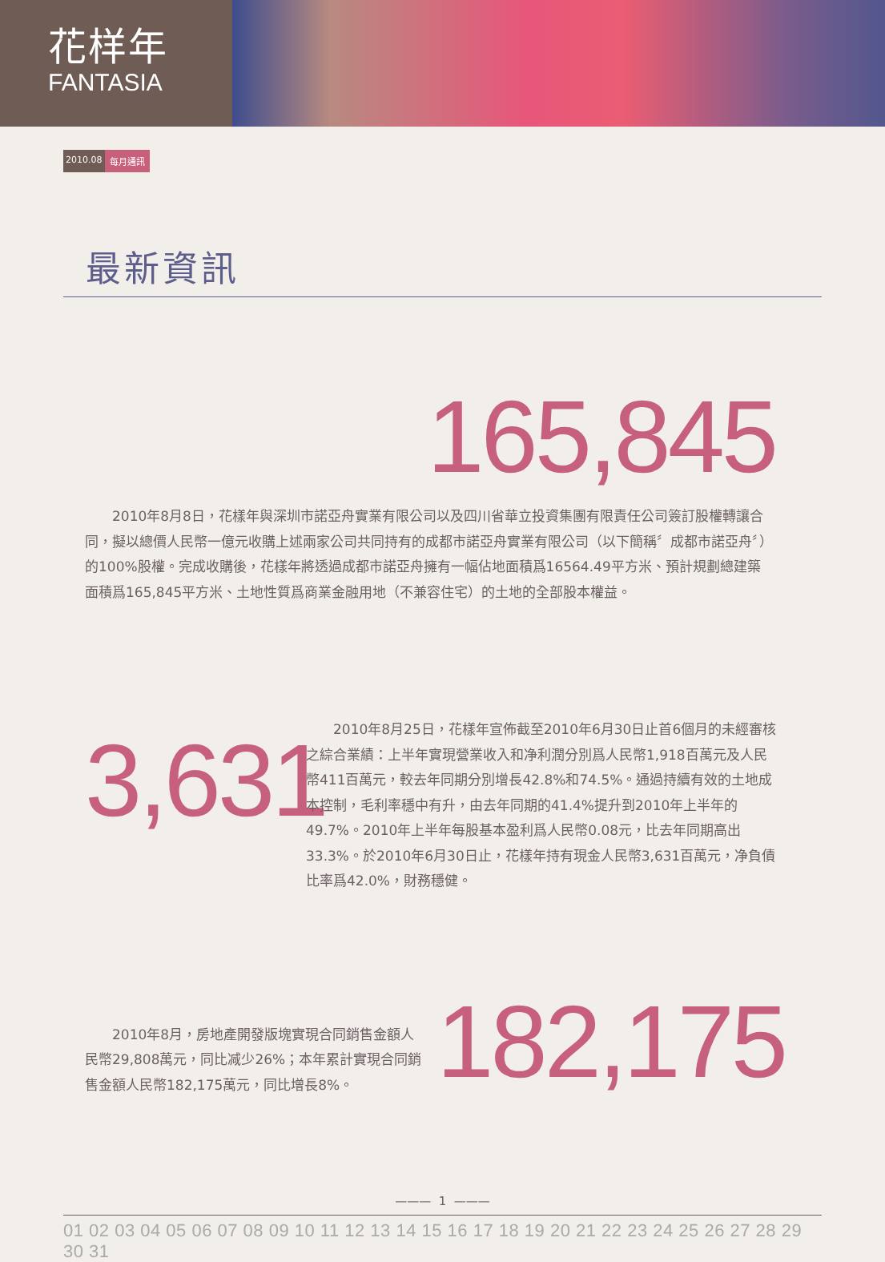花样年
FANTASIA
2010.08 每月通訊
最新資訊
165,845
2010年8月8日，花樣年與深圳市諾亞舟實業有限公司以及四川省華立投資集團有限責任公司簽訂股權轉讓合同，擬以總價人民幣一億元收購上述兩家公司共同持有的成都市諾亞舟實業有限公司（以下簡稱〞成都市諾亞舟〞）的100%股權。完成收購後，花樣年將透過成都市諾亞舟擁有一幅佔地面積爲16564.49平方米、預計規劃總建築面積爲165,845平方米、土地性質爲商業金融用地（不兼容住宅）的土地的全部股本權益。
3,631
2010年8月25日，花樣年宣佈截至2010年6月30日止首6個月的未經審核之綜合業績：上半年實現營業收入和净利潤分別爲人民幣1,918百萬元及人民幣411百萬元，較去年同期分別增長42.8%和74.5%。通過持續有效的土地成本控制，毛利率穩中有升，由去年同期的41.4%提升到2010年上半年的49.7%。2010年上半年每股基本盈利爲人民幣0.08元，比去年同期高出33.3%。於2010年6月30日止，花樣年持有現金人民幣3,631百萬元，净負債比率爲42.0%，財務穩健。
2010年8月，房地產開發版塊實現合同銷售金額人民幣29,808萬元，同比减少26%；本年累計實現合同銷售金額人民幣182,175萬元，同比增長8%。
182,175
——— 1 ———
01 02 03 04 05 06 07 08 09 10 11 12 13 14 15 16 17 18 19 20 21 22 23 24 25 26 27 28 29 30 31